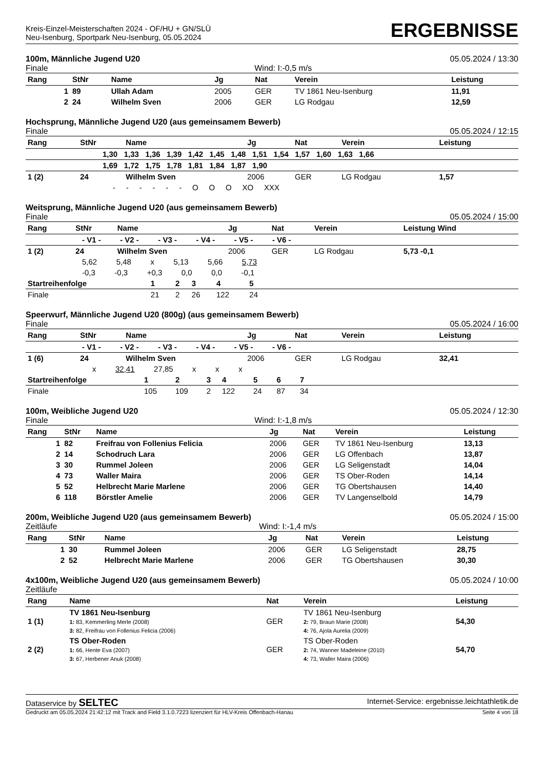Kreis-Einzel-Meisterschaften 2024 - OF/HU + GN/SLÜ
Neu-Isenburg, Sportpark Neu-Isenburg, 05.05.2024
ERGEBNISSE
100m, Männliche Jugend U20 05.05.2024 / 13:30
Finale Wind: I:-0,5 m/s
| Rang | StNr | Name | Jg | Nat | Verein | Leistung |
| --- | --- | --- | --- | --- | --- | --- |
| 1 | 89 | Ullah Adam | 2005 | GER | TV 1861 Neu-Isenburg | 11,91 |
| 2 | 24 | Wilhelm Sven | 2006 | GER | LG Rodgau | 12,59 |
Hochsprung, Männliche Jugend U20 (aus gemeinsamem Bewerb)
Finale 05.05.2024 / 12:15
| Rang | StNr | Name | Jg | Nat | Verein | Leistung |
| --- | --- | --- | --- | --- | --- | --- |
| 1,30 1,33 1,36 1,39 1,42 1,45 1,48 1,51 1,54 1,57 1,60 1,63 1,66 | | | | | | |
| 1,69 1,72 1,75 1,78 1,81 1,84 1,87 1,90 | | | | | | |
| 1 (2) | 24 | Wilhelm Sven | 2006 | GER | LG Rodgau | 1,57 |
| - - - - - - O O O XO XXX | | | | | | |
Weitsprung, Männliche Jugend U20 (aus gemeinsamem Bewerb)
Finale 05.05.2024 / 15:00
| Rang | StNr | Name | Jg | Nat | Verein | Leistung Wind |
| --- | --- | --- | --- | --- | --- | --- |
| - V1 - - V2 - - V3 - - V4 - - V5 - - V6 - | | | | | | |
| 1 (2) | 24 | Wilhelm Sven | 2006 | GER | LG Rodgau | 5,73 -0,1 |
| 5,62 5,48 x 5,13 5,66 5,73 | | | | | | |
| -0,3 -0,3 +0,3 0,0 0,0 -0,1 | | | | | | |
| Startreihenfolge | 1 | 2 | 3 | 4 | 5 | |
| Finale | 21 | 2 | 26 | 122 | 24 | |
Speerwurf, Männliche Jugend U20 (800g) (aus gemeinsamem Bewerb)
Finale 05.05.2024 / 16:00
| Rang | StNr | Name | Jg | Nat | Verein | Leistung |
| --- | --- | --- | --- | --- | --- | --- |
| - V1 - - V2 - - V3 - - V4 - - V5 - - V6 - | | | | | | |
| 1 (6) | 24 | Wilhelm Sven | 2006 | GER | LG Rodgau | 32,41 |
| x 32,41 27,85 x x x | | | | | | |
| Startreihenfolge | 1 | 2 | 3 | 4 | 5 | 6 | 7 | |
| Finale | 105 | 109 | 2 | 122 | 24 | 87 | 34 | |
100m, Weibliche Jugend U20 05.05.2024 / 12:30
Finale Wind: I:-1,8 m/s
| Rang | StNr | Name | Jg | Nat | Verein | Leistung |
| --- | --- | --- | --- | --- | --- | --- |
| 1 | 82 | Freifrau von Follenius Felicia | 2006 | GER | TV 1861 Neu-Isenburg | 13,13 |
| 2 | 14 | Schodruch Lara | 2006 | GER | LG Offenbach | 13,87 |
| 3 | 30 | Rummel Joleen | 2006 | GER | LG Seligenstadt | 14,04 |
| 4 | 73 | Waller Maira | 2006 | GER | TS Ober-Roden | 14,14 |
| 5 | 52 | Helbrecht Marie Marlene | 2006 | GER | TG Obertshausen | 14,40 |
| 6 | 118 | Börstler Amelie | 2006 | GER | TV Langenselbold | 14,79 |
200m, Weibliche Jugend U20 (aus gemeinsamem Bewerb) 05.05.2024 / 15:00
Zeitläufe Wind: I:-1,4 m/s
| Rang | StNr | Name | Jg | Nat | Verein | Leistung |
| --- | --- | --- | --- | --- | --- | --- |
| 1 | 30 | Rummel Joleen | 2006 | GER | LG Seligenstadt | 28,75 |
| 2 | 52 | Helbrecht Marie Marlene | 2006 | GER | TG Obertshausen | 30,30 |
4x100m, Weibliche Jugend U20 (aus gemeinsamem Bewerb) 05.05.2024 / 10:00
Zeitläufe
| Rang | Name | Nat | Verein | Leistung |
| --- | --- | --- | --- | --- |
| 1 (1) | TV 1861 Neu-Isenburg 1: 83, Kemmerling Merle (2008) 3: 82, Freifrau von Follenius Felicia (2006) | GER | TV 1861 Neu-Isenburg 2: 79, Braun Marie (2008) 4: 76, Ajola Aurelia (2009) | 54,30 |
| 2 (2) | TS Ober-Roden 1: 66, Hente Eva (2007) 3: 67, Herbener Anuk (2008) | GER | TS Ober-Roden 2: 74, Wanner Madeleine (2010) 4: 73, Waller Maira (2006) | 54,70 |
Dataservice by SELTEC Internet-Service: ergebnisse.leichtathletik.de
Gedruckt am 05.05.2024 21:42:12 mit Track and Field 3.1.0.7223 lizenziert für HLV-Kreis Offenbach-Hanau Seite 4 von 18